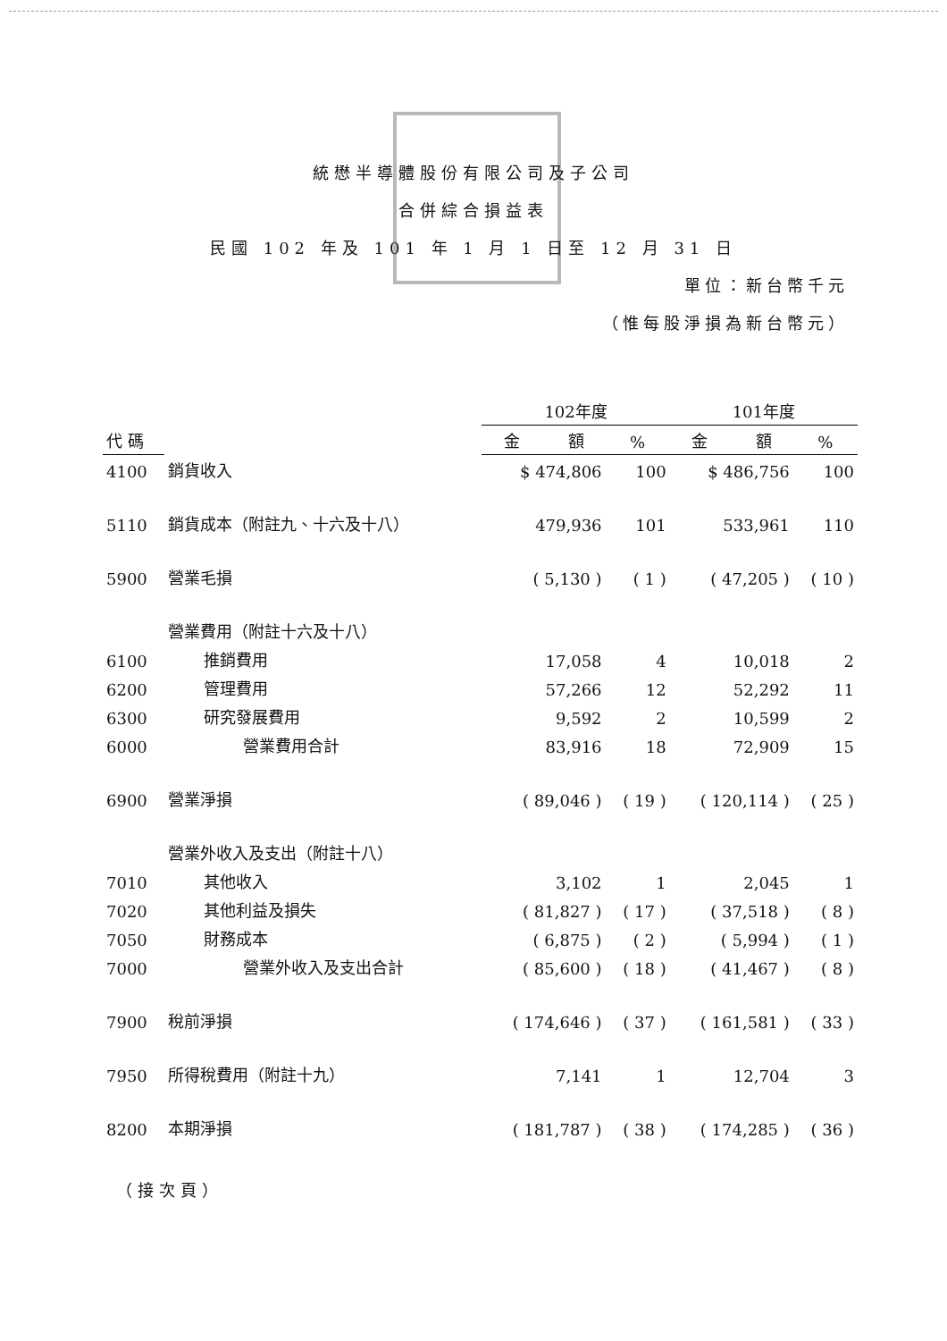統懋半導體股份有限公司及子公司
合併綜合損益表
民國 102 年及 101 年 1 月 1 日至 12 月 31 日
單位：新台幣千元
（惟每股淨損為新台幣元）
| | | 102年度 | | 101年度 | |
| --- | --- | --- | --- | --- | --- |
| 代 碼 | | 金 額 | % | 金 額 | % |
| 4100 | 銷貨收入 | $ 474,806 | 100 | $ 486,756 | 100 |
| 5110 | 銷貨成本（附註九、十六及十八） | 479,936 | 101 | 533,961 | 110 |
| 5900 | 營業毛損 | ( 5,130 ) | ( 1 ) | ( 47,205 ) | ( 10 ) |
| | 營業費用（附註十六及十八） | | | | |
| 6100 | 推銷費用 | 17,058 | 4 | 10,018 | 2 |
| 6200 | 管理費用 | 57,266 | 12 | 52,292 | 11 |
| 6300 | 研究發展費用 | 9,592 | 2 | 10,599 | 2 |
| 6000 | 營業費用合計 | 83,916 | 18 | 72,909 | 15 |
| 6900 | 營業淨損 | ( 89,046 ) | ( 19 ) | ( 120,114 ) | ( 25 ) |
| | 營業外收入及支出（附註十八） | | | | |
| 7010 | 其他收入 | 3,102 | 1 | 2,045 | 1 |
| 7020 | 其他利益及損失 | ( 81,827 ) | ( 17 ) | ( 37,518 ) | ( 8 ) |
| 7050 | 財務成本 | ( 6,875 ) | ( 2 ) | ( 5,994 ) | ( 1 ) |
| 7000 | 營業外收入及支出合計 | ( 85,600 ) | ( 18 ) | ( 41,467 ) | ( 8 ) |
| 7900 | 稅前淨損 | ( 174,646 ) | ( 37 ) | ( 161,581 ) | ( 33 ) |
| 7950 | 所得稅費用（附註十九） | 7,141 | 1 | 12,704 | 3 |
| 8200 | 本期淨損 | ( 181,787 ) | ( 38 ) | ( 174,285 ) | ( 36 ) |
（接次頁）